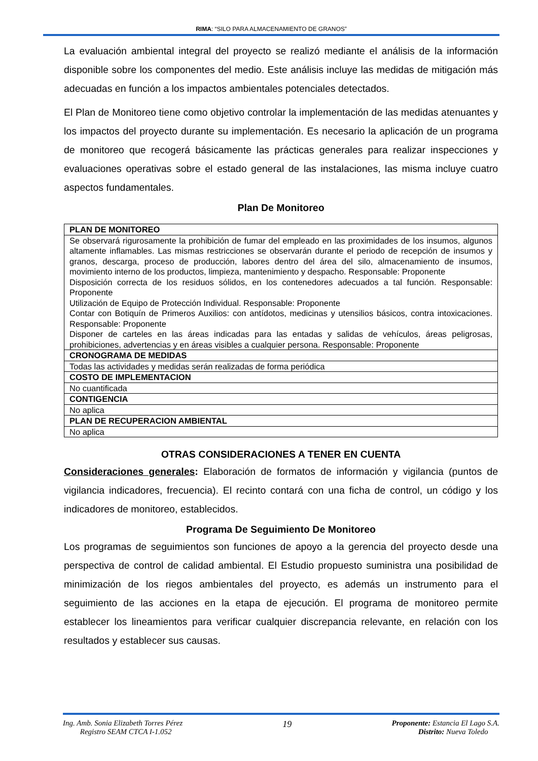RIMA: “SILO PARA ALMACENAMIENTO DE GRANOS”
La evaluación ambiental integral del proyecto se realizó mediante el análisis de la información disponible sobre los componentes del medio. Este análisis incluye las medidas de mitigación más adecuadas en función a los impactos ambientales potenciales detectados.
El Plan de Monitoreo tiene como objetivo controlar la implementación de las medidas atenuantes y los impactos del proyecto durante su implementación. Es necesario la aplicación de un programa de monitoreo que recogerá básicamente las prácticas generales para realizar inspecciones y evaluaciones operativas sobre el estado general de las instalaciones, las misma incluye cuatro aspectos fundamentales.
Plan De Monitoreo
| PLAN DE MONITOREO |
| Se observará rigurosamente la prohibición de fumar del empleado en las proximidades de los insumos, algunos altamente inflamables. Las mismas restricciones se observarán durante el periodo de recepción de insumos y granos, descarga, proceso de producción, labores dentro del área del silo, almacenamiento de insumos, movimiento interno de los productos, limpieza, mantenimiento y despacho. Responsable: Proponente Disposición correcta de los residuos sólidos, en los contenedores adecuados a tal función. Responsable: Proponente Utilización de Equipo de Protección Individual. Responsable: Proponente Contar con Botiquín de Primeros Auxilios: con antídotos, medicinas y utensilios básicos, contra intoxicaciones. Responsable: Proponente Disponer de carteles en las áreas indicadas para las entadas y salidas de vehículos, áreas peligrosas, prohibiciones, advertencias y en áreas visibles a cualquier persona. Responsable: Proponente |
| CRONOGRAMA DE MEDIDAS |
| Todas las actividades y medidas serán realizadas de forma periódica |
| COSTO DE IMPLEMENTACION |
| No cuantificada |
| CONTIGENCIA |
| No aplica |
| PLAN DE RECUPERACION AMBIENTAL |
| No aplica |
OTRAS CONSIDERACIONES A TENER EN CUENTA
Consideraciones generales: Elaboración de formatos de información y vigilancia (puntos de vigilancia indicadores, frecuencia). El recinto contará con una ficha de control, un código y los indicadores de monitoreo, establecidos.
Programa De Seguimiento De Monitoreo
Los programas de seguimientos son funciones de apoyo a la gerencia del proyecto desde una perspectiva de control de calidad ambiental. El Estudio propuesto suministra una posibilidad de minimización de los riegos ambientales del proyecto, es además un instrumento para el seguimiento de las acciones en la etapa de ejecución. El programa de monitoreo permite establecer los lineamientos para verificar cualquier discrepancia relevante, en relación con los resultados y establecer sus causas.
Ing. Amb. Sonia Elizabeth Torres Pérez
Registro SEAM CTCA I-1.052
19
Proponente: Estancia El Lago S.A.
Distrito: Nueva Toledo